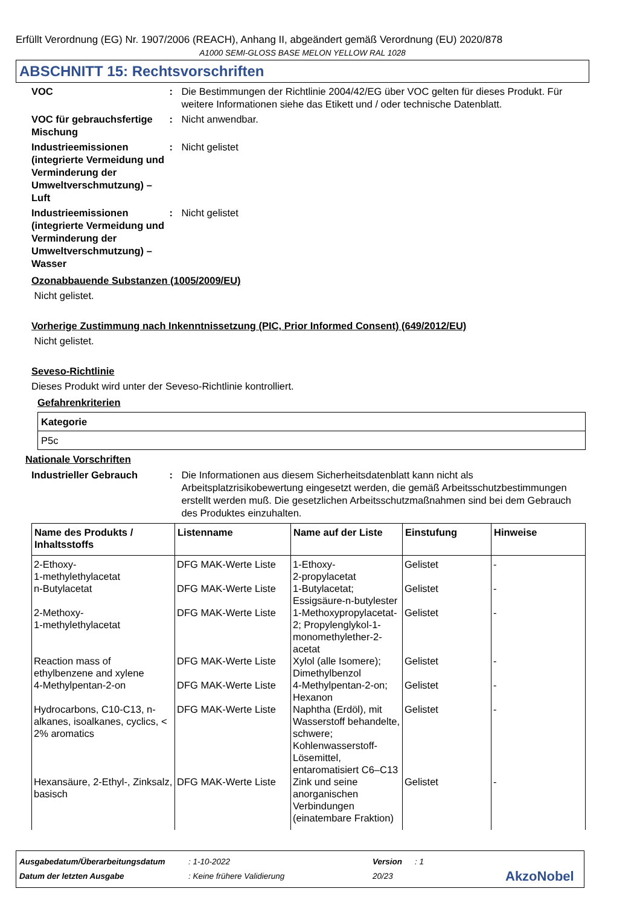Erfüllt Verordnung (EG) Nr. 1907/2006 (REACH), Anhang II, abgeändert gemäß Verordnung (EU) 2020/878
A1000 SEMI-GLOSS BASE MELON YELLOW RAL 1028
ABSCHNITT 15: Rechtsvorschriften
VOC : Die Bestimmungen der Richtlinie 2004/42/EG über VOC gelten für dieses Produkt. Für weitere Informationen siehe das Etikett und / oder technische Datenblatt.
VOC für gebrauchsfertige Mischung
: Nicht anwendbar.
Industrieemissionen (integrierte Vermeidung und Verminderung der Umweltverschmutzung) – Luft
: Nicht gelistet
Industrieemissionen (integrierte Vermeidung und Verminderung der Umweltverschmutzung) – Wasser
: Nicht gelistet
Ozonabbauende Substanzen (1005/2009/EU)
Nicht gelistet.
Vorherige Zustimmung nach Inkenntnissetzung (PIC, Prior Informed Consent) (649/2012/EU)
Nicht gelistet.
Seveso-Richtlinie
Dieses Produkt wird unter der Seveso-Richtlinie kontrolliert.
Gefahrenkriterien
| Kategorie |
| --- |
| P5c |
Nationale Vorschriften
Industrieller Gebrauch : Die Informationen aus diesem Sicherheitsdatenblatt kann nicht als Arbeitsplatzrisikobewertung eingesetzt werden, die gemäß Arbeitsschutzbestimmungen erstellt werden muß. Die gesetzlichen Arbeitsschutzmaßnahmen sind bei dem Gebrauch des Produktes einzuhalten.
| Name des Produkts / Inhaltsstoffs | Listenname | Name auf der Liste | Einstufung | Hinweise |
| --- | --- | --- | --- | --- |
| 2-Ethoxy- 1-methylethylacetat | DFG MAK-Werte Liste | 1-Ethoxy- 2-propylacetat | Gelistet | - |
| n-Butylacetat | DFG MAK-Werte Liste | 1-Butylacetat; Essigsäure-n-butylester | Gelistet | - |
| 2-Methoxy- 1-methylethylacetat | DFG MAK-Werte Liste | 1-Methoxypropylacetat-2; Propylenglykol-1-monomethylether-2-acetat | Gelistet | - |
| Reaction mass of ethylbenzene and xylene | DFG MAK-Werte Liste | Xylol (alle Isomere); Dimethylbenzol | Gelistet | - |
| 4-Methylpentan-2-on | DFG MAK-Werte Liste | 4-Methylpentan-2-on; Hexanon | Gelistet | - |
| Hydrocarbons, C10-C13, n-alkanes, isoalkanes, cyclics, < 2% aromatics | DFG MAK-Werte Liste | Naphtha (Erdöl), mit Wasserstoff behandelte, schwere; Kohlenwasserstoff-Lösemittel, entaromatisiert C6–C13 | Gelistet | - |
| Hexansäure, 2-Ethyl-, Zinksalz, basisch | DFG MAK-Werte Liste | Zink und seine anorganischen Verbindungen (einatembare Fraktion) | Gelistet | - |
Ausgabedatum/Überarbeitungsdatum: 1-10-2022 Version: 1
Datum der letzten Ausgabe: Keine frühere Validierung 20/23 AkzoNobel